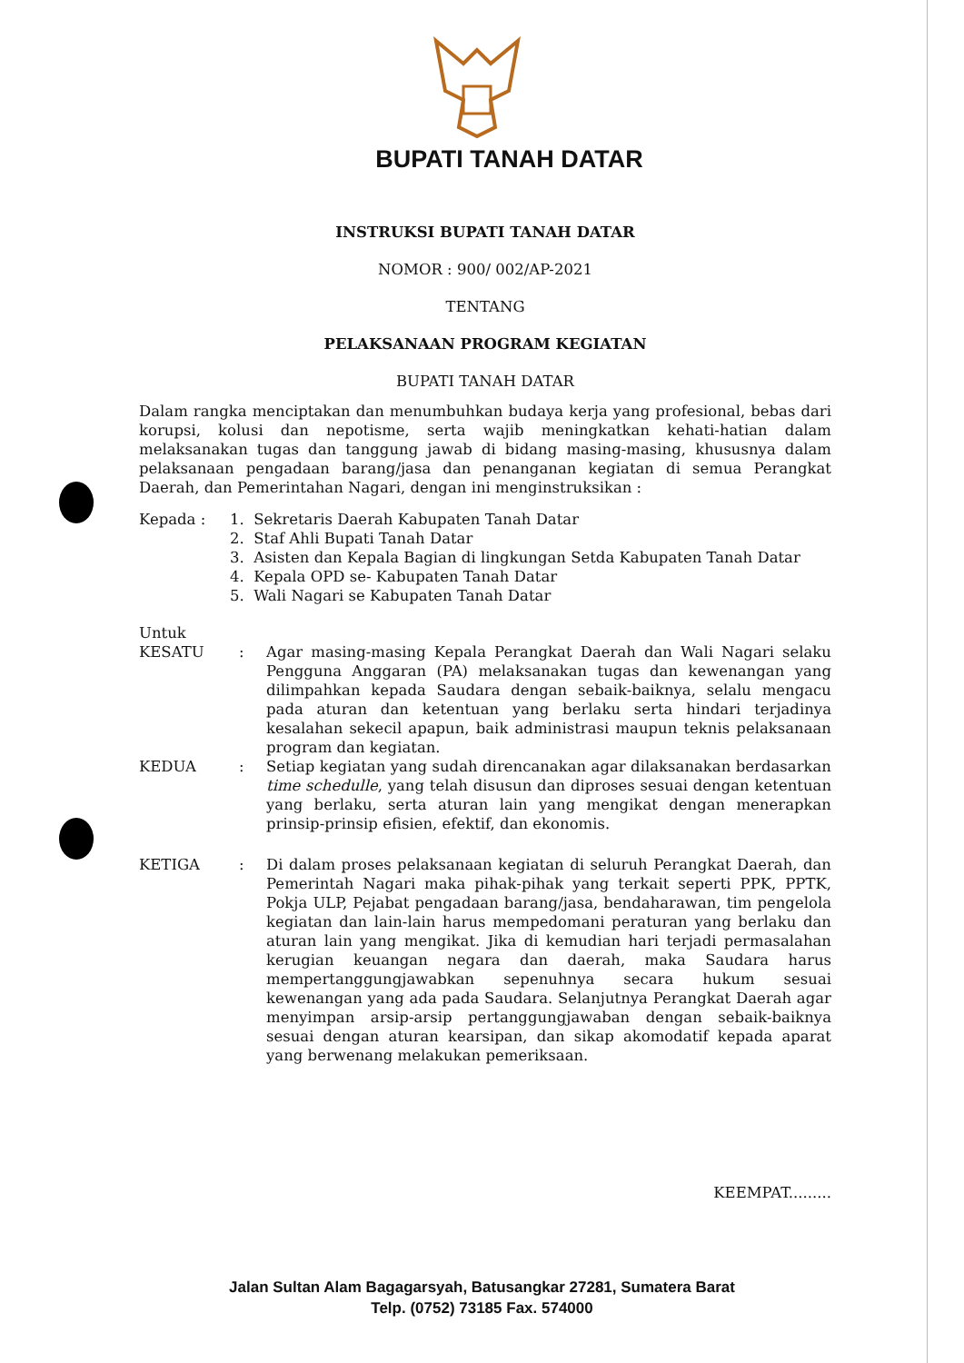BUPATI TANAH DATAR
INSTRUKSI BUPATI TANAH DATAR
NOMOR : 900/ 002/AP-2021
TENTANG
PELAKSANAAN PROGRAM KEGIATAN
BUPATI TANAH DATAR
Dalam rangka menciptakan dan menumbuhkan budaya kerja yang profesional, bebas dari korupsi, kolusi dan nepotisme, serta wajib meningkatkan kehati-hatian dalam melaksanakan tugas dan tanggung jawab di bidang masing-masing, khususnya dalam pelaksanaan pengadaan barang/jasa dan penanganan kegiatan di semua Perangkat Daerah, dan Pemerintahan Nagari, dengan ini menginstruksikan :
Kepada : 1. Sekretaris Daerah Kabupaten Tanah Datar
2. Staf Ahli Bupati Tanah Datar
3. Asisten dan Kepala Bagian di lingkungan Setda Kabupaten Tanah Datar
4. Kepala OPD se- Kabupaten Tanah Datar
5. Wali Nagari se Kabupaten Tanah Datar
Untuk
KESATU : Agar masing-masing Kepala Perangkat Daerah dan Wali Nagari selaku Pengguna Anggaran (PA) melaksanakan tugas dan kewenangan yang dilimpahkan kepada Saudara dengan sebaik-baiknya, selalu mengacu pada aturan dan ketentuan yang berlaku serta hindari terjadinya kesalahan sekecil apapun, baik administrasi maupun teknis pelaksanaan program dan kegiatan.
KEDUA : Setiap kegiatan yang sudah direncanakan agar dilaksanakan berdasarkan time schedulle, yang telah disusun dan diproses sesuai dengan ketentuan yang berlaku, serta aturan lain yang mengikat dengan menerapkan prinsip-prinsip efisien, efektif, dan ekonomis.
KETIGA : Di dalam proses pelaksanaan kegiatan di seluruh Perangkat Daerah, dan Pemerintah Nagari maka pihak-pihak yang terkait seperti PPK, PPTK, Pokja ULP, Pejabat pengadaan barang/jasa, bendaharawan, tim pengelola kegiatan dan lain-lain harus mempedomani peraturan yang berlaku dan aturan lain yang mengikat. Jika di kemudian hari terjadi permasalahan kerugian keuangan negara dan daerah, maka Saudara harus mempertanggungjawabkan sepenuhnya secara hukum sesuai kewenangan yang ada pada Saudara. Selanjutnya Perangkat Daerah agar menyimpan arsip-arsip pertanggungjawaban dengan sebaik-baiknya sesuai dengan aturan kearsipan, dan sikap akomodatif kepada aparat yang berwenang melakukan pemeriksaan.
KEEMPAT.........
Jalan Sultan Alam Bagagarsyah, Batusangkar 27281, Sumatera Barat
Telp. (0752) 73185 Fax. 574000